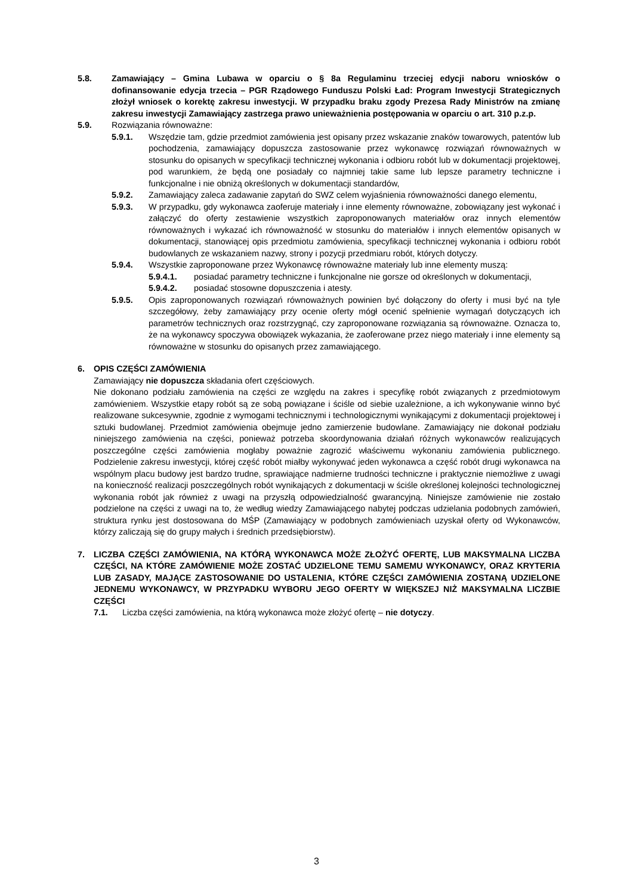5.8. Zamawiający – Gmina Lubawa w oparciu o § 8a Regulaminu trzeciej edycji naboru wniosków o dofinansowanie edycja trzecia – PGR Rządowego Funduszu Polski Ład: Program Inwestycji Strategicznych złożył wniosek o korektę zakresu inwestycji. W przypadku braku zgody Prezesa Rady Ministrów na zmianę zakresu inwestycji Zamawiający zastrzega prawo unieważnienia postępowania w oparciu o art. 310 p.z.p.
5.9. Rozwiązania równoważne:
5.9.1. Wszędzie tam, gdzie przedmiot zamówienia jest opisany przez wskazanie znaków towarowych, patentów lub pochodzenia, zamawiający dopuszcza zastosowanie przez wykonawcę rozwiązań równoważnych w stosunku do opisanych w specyfikacji technicznej wykonania i odbioru robót lub w dokumentacji projektowej, pod warunkiem, że będą one posiadały co najmniej takie same lub lepsze parametry techniczne i funkcjonalne i nie obniżą określonych w dokumentacji standardów,
5.9.2. Zamawiający zaleca zadawanie zapytań do SWZ celem wyjaśnienia równoważności danego elementu,
5.9.3. W przypadku, gdy wykonawca zaoferuje materiały i inne elementy równoważne, zobowiązany jest wykonać i załączyć do oferty zestawienie wszystkich zaproponowanych materiałów oraz innych elementów równoważnych i wykazać ich równoważność w stosunku do materiałów i innych elementów opisanych w dokumentacji, stanowiącej opis przedmiotu zamówienia, specyfikacji technicznej wykonania i odbioru robót budowlanych ze wskazaniem nazwy, strony i pozycji przedmiaru robót, których dotyczy.
5.9.4. Wszystkie zaproponowane przez Wykonawcę równoważne materiały lub inne elementy muszą:
5.9.4.1. posiadać parametry techniczne i funkcjonalne nie gorsze od określonych w dokumentacji,
5.9.4.2. posiadać stosowne dopuszczenia i atesty.
5.9.5. Opis zaproponowanych rozwiązań równoważnych powinien być dołączony do oferty i musi być na tyle szczegółowy, żeby zamawiający przy ocenie oferty mógł ocenić spełnienie wymagań dotyczących ich parametrów technicznych oraz rozstrzygnąć, czy zaproponowane rozwiązania są równoważne. Oznacza to, że na wykonawcy spoczywa obowiązek wykazania, że zaoferowane przez niego materiały i inne elementy są równoważne w stosunku do opisanych przez zamawiającego.
6. OPIS CZĘŚCI ZAMÓWIENIA
Zamawiający nie dopuszcza składania ofert częściowych.
Nie dokonano podziału zamówienia na części ze względu na zakres i specyfikę robót związanych z przedmiotowym zamówieniem. Wszystkie etapy robót są ze sobą powiązane i ściśle od siebie uzależnione, a ich wykonywanie winno być realizowane sukcesywnie, zgodnie z wymogami technicznymi i technologicznymi wynikającymi z dokumentacji projektowej i sztuki budowlanej. Przedmiot zamówienia obejmuje jedno zamierzenie budowlane. Zamawiający nie dokonał podziału niniejszego zamówienia na części, ponieważ potrzeba skoordynowania działań różnych wykonawców realizujących poszczególne części zamówienia mogłaby poważnie zagrozić właściwemu wykonaniu zamówienia publicznego. Podzielenie zakresu inwestycji, której część robót miałby wykonywać jeden wykonawca a część robót drugi wykonawca na wspólnym placu budowy jest bardzo trudne, sprawiające nadmierne trudności techniczne i praktycznie niemożliwe z uwagi na konieczność realizacji poszczególnych robót wynikających z dokumentacji w ściśle określonej kolejności technologicznej wykonania robót jak również z uwagi na przyszłą odpowiedzialność gwarancyjną. Niniejsze zamówienie nie zostało podzielone na części z uwagi na to, że według wiedzy Zamawiającego nabytej podczas udzielania podobnych zamówień, struktura rynku jest dostosowana do MŚP (Zamawiający w podobnych zamówieniach uzyskał oferty od Wykonawców, którzy zaliczają się do grupy małych i średnich przedsiębiorstw).
7. LICZBA CZĘŚCI ZAMÓWIENIA, NA KTÓRĄ WYKONAWCA MOŻE ZŁOŻYĆ OFERTĘ, LUB MAKSYMALNA LICZBA CZĘŚCI, NA KTÓRE ZAMÓWIENIE MOŻE ZOSTAĆ UDZIELONE TEMU SAMEMU WYKONAWCY, ORAZ KRYTERIA LUB ZASADY, MAJĄCE ZASTOSOWANIE DO USTALENIA, KTÓRE CZĘŚCI ZAMÓWIENIA ZOSTANĄ UDZIELONE JEDNEMU WYKONAWCY, W PRZYPADKU WYBORU JEGO OFERTY W WIĘKSZEJ NIŻ MAKSYMALNA LICZBIE CZĘŚCI
7.1. Liczba części zamówienia, na którą wykonawca może złożyć ofertę – nie dotyczy.
3